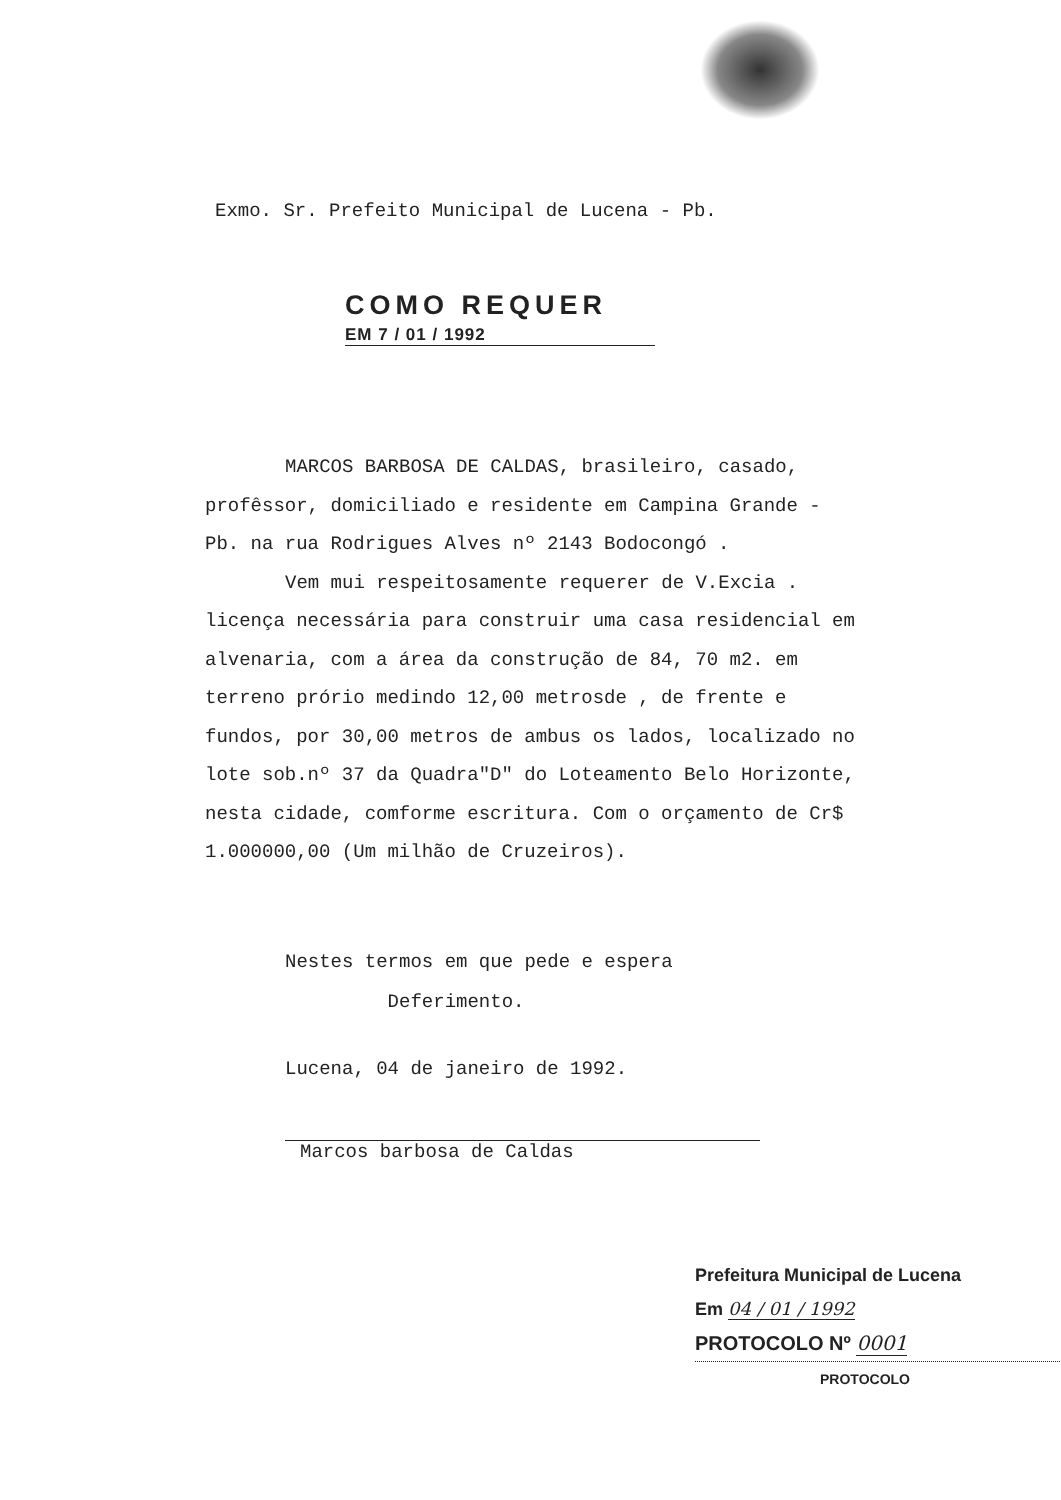Exmo. Sr. Prefeito Municipal de Lucena - Pb.
COMO REQUER
EM 7 / 01 / 1992
MARCOS BARBOSA DE CALDAS, brasileiro, casado, profêssor, domiciliado e residente em Campina Grande - Pb. na rua Rodrigues Alves nº 2143 Bodocongó .
Vem mui respeitosamente requerer de V.Excia . licença necessária para construir uma casa residencial em alvenaria, com a área da construção de 84, 70 m2. em terreno prório medindo 12,00 metrosde , de frente e fundos, por 30,00 metros de ambus os lados, localizado no lote sob.nº 37 da Quadra"D" do Loteamento Belo Horizonte, nesta cidade, comforme escritura. Com o orçamento de Cr$ 1.000000,00 (Um milhão de Cruzeiros).
Nestes termos em que pede e espera
Deferimento.
Lucena, 04 de janeiro de 1992.
Marcos barbosa de Caldas
Prefeitura Municipal de Lucena
Em 04 / 01 / 1992
PROTOCOLO Nº 0001
PROTOCOLO